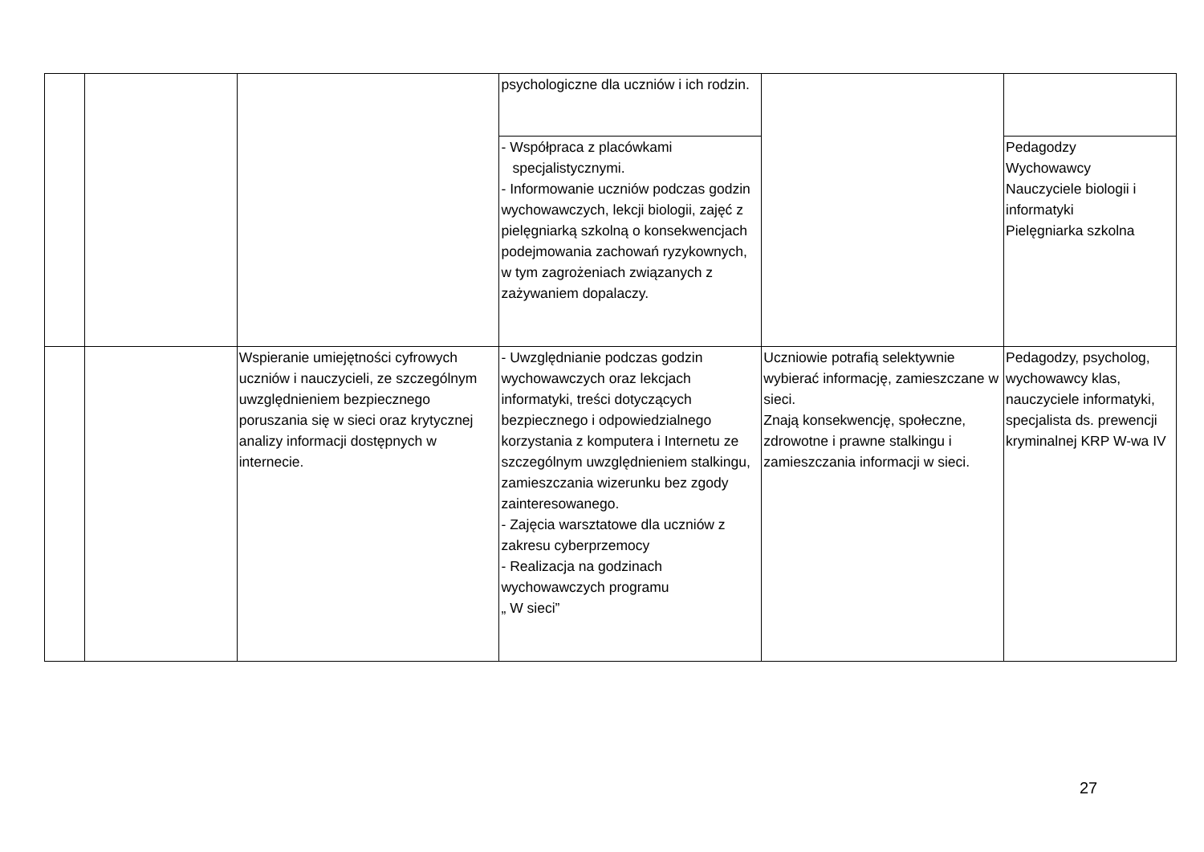| | | | psychologiczne dla uczniów i ich rodzin. | | |
| | | | - Współpraca z placówkami specjalistycznymi. - Informowanie uczniów podczas godzin wychowawczych, lekcji biologii, zajęć z pielęgniarką szkolną o konsekwencjach podejmowania zachowań ryzykownych, w tym zagrożeniach związanych z zażywaniem dopalaczy. | | Pedagodzy Wychowawcy Nauczyciele biologii i informatyki Pielęgniarka szkolna |
| | | Wspieranie umiejętności cyfrowych uczniów i nauczycieli, ze szczególnym uwzględnieniem bezpiecznego poruszania się w sieci oraz krytycznej analizy informacji dostępnych w internecie. | - Uwzględnianie podczas godzin wychowawczych oraz lekcjach informatyki, treści dotyczących bezpiecznego i odpowiedzialnego korzystania z komputera i Internetu ze szczególnym uwzględnieniem stalkingu, zamieszczania wizerunku bez zgody zainteresowanego. - Zajęcia warsztatowe dla uczniów z zakresu cyberprzemocy - Realizacja na godzinach wychowawczych programu „ W sieci” | Uczniowie potrafią selektywnie wybierać informację, zamieszczane w sieci. Znają konsekwencję, społeczne, zdrowotne i prawne stalkingu i zamieszczania informacji w sieci. | Pedagodzy, psycholog, wychowawcy klas, nauczyciele informatyki, specjalista ds. prewencji kryminalnej KRP W-wa IV |
27